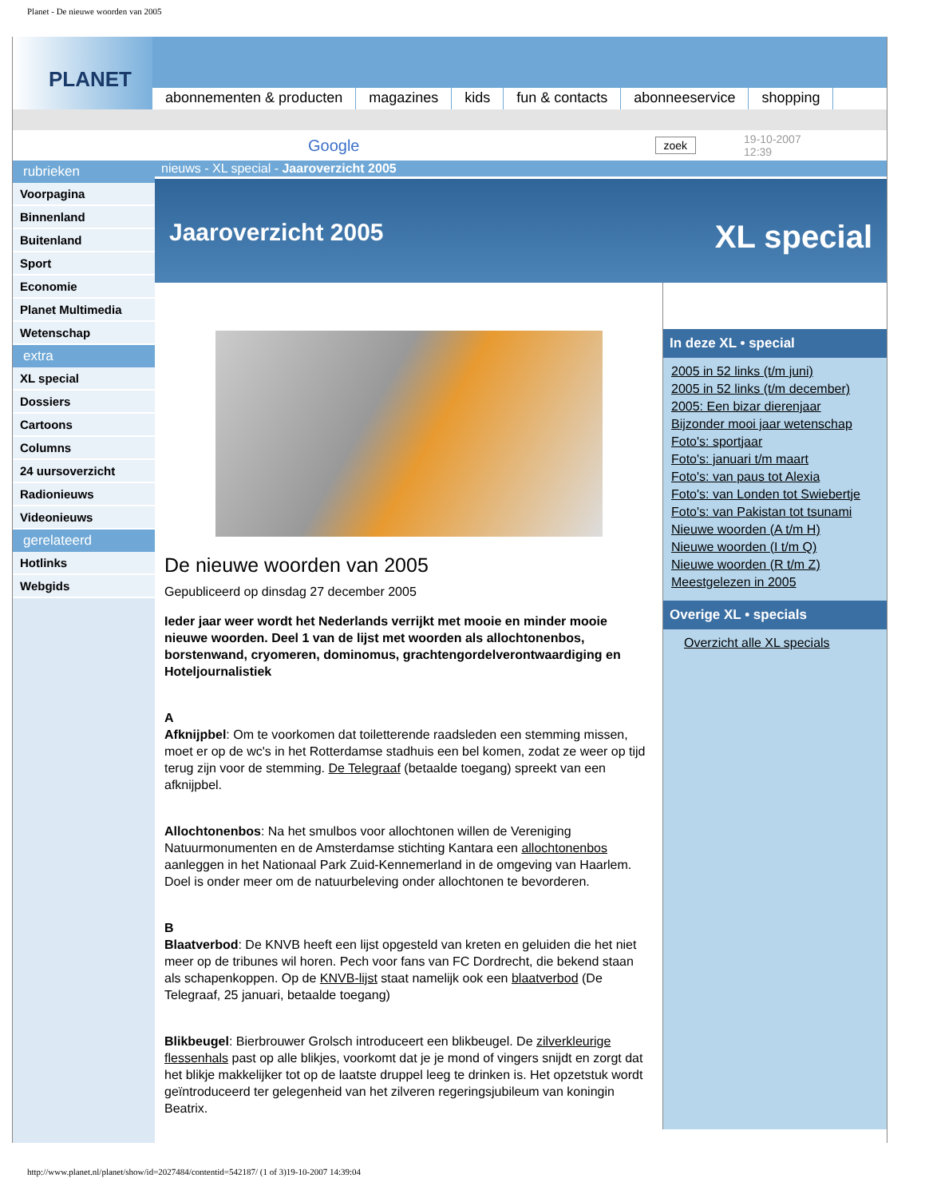Planet - De nieuwe woorden van 2005
PLANET
abonnementen & producten magazines kids fun & contacts abonneeservice shopping
Google zoek 19-10-2007
12:39
rubrieken
Voorpagina
Binnenland
Buitenland
Sport
Economie
Planet Multimedia
Wetenschap
extra
XL special
Dossiers
Cartoons
Columns
24 uursoverzicht
Radionieuws
Videonieuws
gerelateerd
Hotlinks
Webgids
nieuws - XL special - Jaaroverzicht 2005
Jaaroverzicht 2005 XL special
De nieuwe woorden van 2005
Gepubliceerd op dinsdag 27 december 2005
Ieder jaar weer wordt het Nederlands verrijkt met mooie en minder mooie nieuwe woorden. Deel 1 van de lijst met woorden als allochtonenbos, borstenwand, cryomeren, dominomus, grachtengordelverontwaardiging en Hoteljournalistiek
A
Afknijpbel: Om te voorkomen dat toiletterende raadsleden een stemming missen, moet er op de wc's in het Rotterdamse stadhuis een bel komen, zodat ze weer op tijd terug zijn voor de stemming. De Telegraaf (betaalde toegang) spreekt van een afknijpbel.
Allochtonenbos: Na het smulbos voor allochtonen willen de Vereniging Natuurmonumenten en de Amsterdamse stichting Kantara een allochtonenbos aanleggen in het Nationaal Park Zuid-Kennemerland in de omgeving van Haarlem. Doel is onder meer om de natuurbeleving onder allochtonen te bevorderen.
B
Blaatverbod: De KNVB heeft een lijst opgesteld van kreten en geluiden die het niet meer op de tribunes wil horen. Pech voor fans van FC Dordrecht, die bekend staan als schapenkoppen. Op de KNVB-lijst staat namelijk ook een blaatverbod (De Telegraaf, 25 januari, betaalde toegang)
Blikbeugel: Bierbrouwer Grolsch introduceert een blikbeugel. De zilverkleurige flessenhals past op alle blikjes, voorkomt dat je je mond of vingers snijdt en zorgt dat het blikje makkelijker tot op de laatste druppel leeg te drinken is. Het opzetstuk wordt geïntroduceerd ter gelegenheid van het zilveren regeringsjubileum van koningin Beatrix.
In deze XL • special
2005 in 52 links (t/m juni)
2005 in 52 links (t/m december)
2005: Een bizar dierenjaar
Bijzonder mooi jaar wetenschap
Foto's: sportjaar
Foto's: januari t/m maart
Foto's: van paus tot Alexia
Foto's: van Londen tot Swiebertje
Foto's: van Pakistan tot tsunami
Nieuwe woorden (A t/m H)
Nieuwe woorden (I t/m Q)
Nieuwe woorden (R t/m Z)
Meestgelezen in 2005
Overige XL • specials
Overzicht alle XL specials
http://www.planet.nl/planet/show/id=2027484/contentid=542187/ (1 of 3)19-10-2007 14:39:04